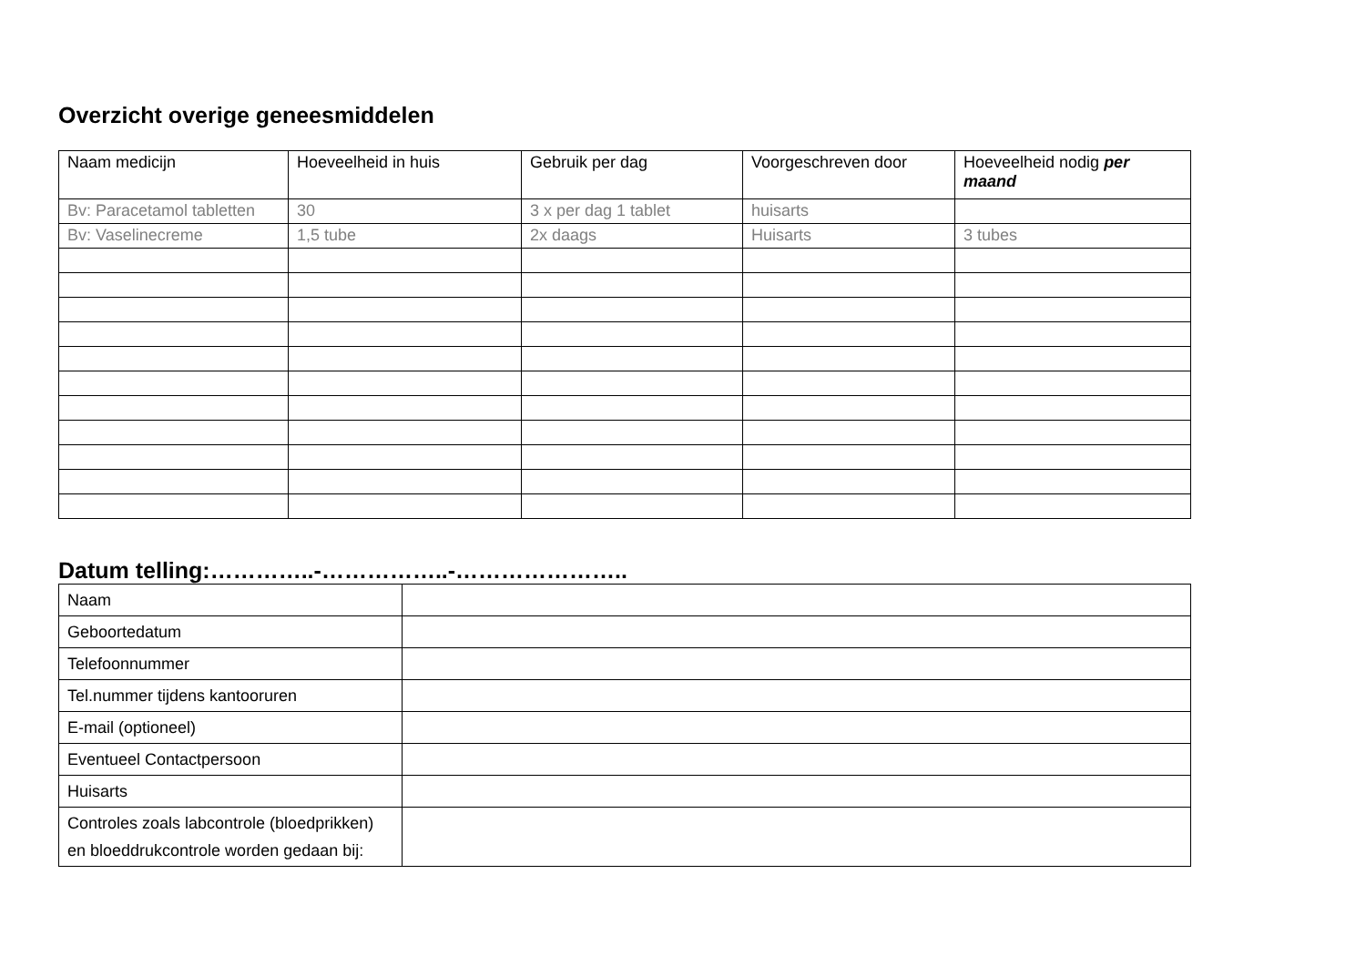Overzicht overige geneesmiddelen
| Naam medicijn | Hoeveelheid in huis | Gebruik per dag | Voorgeschreven door | Hoeveelheid nodig per maand |
| Bv: Paracetamol tabletten | 30 | 3 x per dag 1 tablet | huisarts | |
| Bv: Vaselinecreme | 1,5 tube | 2x daags | Huisarts | 3 tubes |
Datum telling:…………..-……………..-…………………..
| Naam | |
| Geboortedatum | |
| Telefoonnummer | |
| Tel.nummer tijdens kantooruren | |
| E-mail (optioneel) | |
| Eventueel Contactpersoon | |
| Huisarts | |
| Controles zoals labcontrole (bloedprikken) en bloeddrukcontrole worden gedaan bij: | |